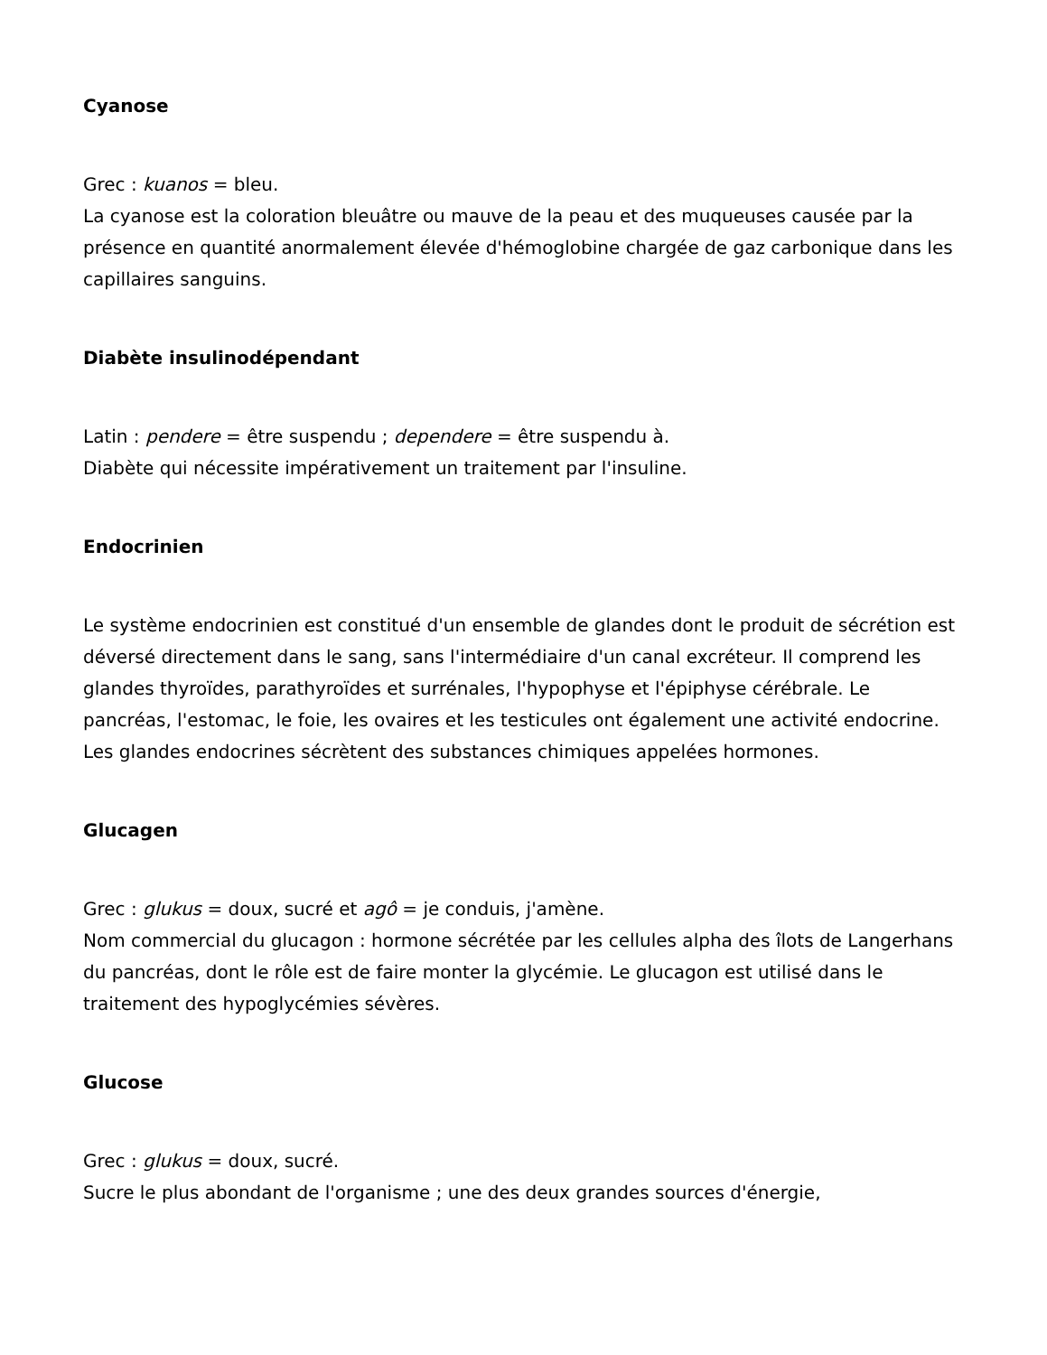Cyanose
Grec : kuanos = bleu.
La cyanose est la coloration bleuâtre ou mauve de la peau et des muqueuses causée par la présence en quantité anormalement élevée d'hémoglobine chargée de gaz carbonique dans les capillaires sanguins.
Diabète insulinodépendant
Latin : pendere = être suspendu ; dependere = être suspendu à.
Diabète qui nécessite impérativement un traitement par l'insuline.
Endocrinien
Le système endocrinien est constitué d'un ensemble de glandes dont le produit de sécrétion est déversé directement dans le sang, sans l'intermédiaire d'un canal excréteur. Il comprend les glandes thyroïdes, parathyroïdes et surrénales, l'hypophyse et l'épiphyse cérébrale. Le pancréas, l'estomac, le foie, les ovaires et les testicules ont également une activité endocrine. Les glandes endocrines sécrètent des substances chimiques appelées hormones.
Glucagen
Grec : glukus = doux, sucré et agô = je conduis, j'amène.
Nom commercial du glucagon : hormone sécrétée par les cellules alpha des îlots de Langerhans du pancréas, dont le rôle est de faire monter la glycémie. Le glucagon est utilisé dans le traitement des hypoglycémies sévères.
Glucose
Grec : glukus = doux, sucré.
Sucre le plus abondant de l'organisme ; une des deux grandes sources d'énergie,